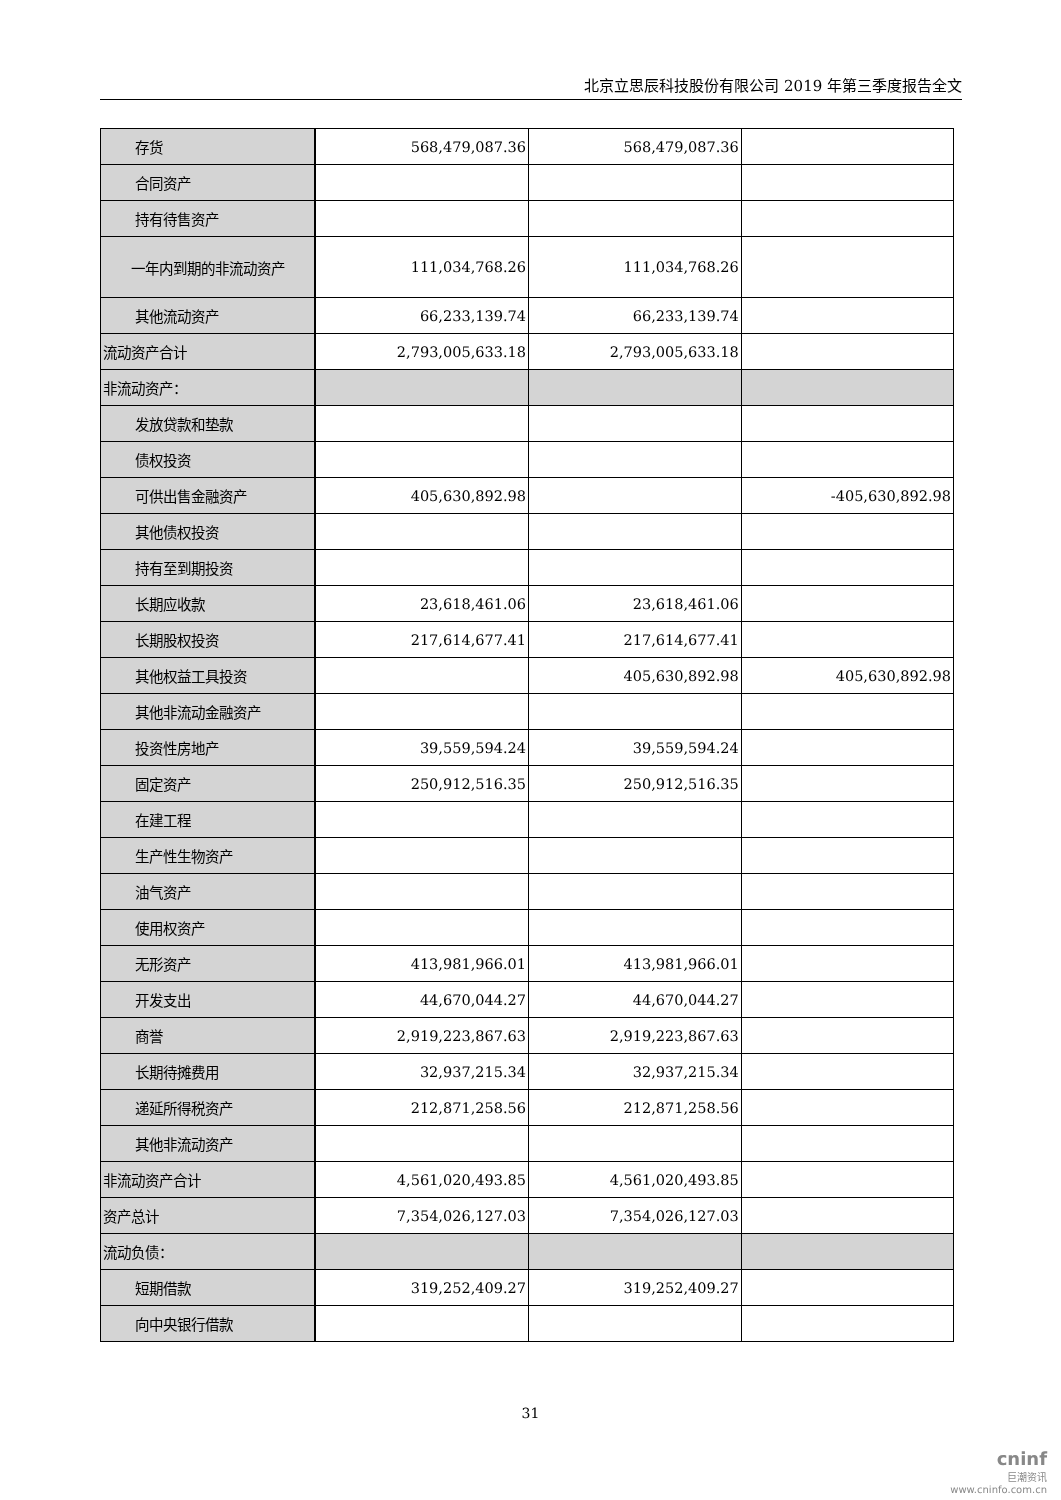北京立思辰科技股份有限公司 2019 年第三季度报告全文
| 存货 | 568,479,087.36 | 568,479,087.36 | |
| 合同资产 | | | |
| 持有待售资产 | | | |
| 一年内到期的非流动资产 | 111,034,768.26 | 111,034,768.26 | |
| 其他流动资产 | 66,233,139.74 | 66,233,139.74 | |
| 流动资产合计 | 2,793,005,633.18 | 2,793,005,633.18 | |
| 非流动资产： | | | |
| 发放贷款和垫款 | | | |
| 债权投资 | | | |
| 可供出售金融资产 | 405,630,892.98 | | -405,630,892.98 |
| 其他债权投资 | | | |
| 持有至到期投资 | | | |
| 长期应收款 | 23,618,461.06 | 23,618,461.06 | |
| 长期股权投资 | 217,614,677.41 | 217,614,677.41 | |
| 其他权益工具投资 | | 405,630,892.98 | 405,630,892.98 |
| 其他非流动金融资产 | | | |
| 投资性房地产 | 39,559,594.24 | 39,559,594.24 | |
| 固定资产 | 250,912,516.35 | 250,912,516.35 | |
| 在建工程 | | | |
| 生产性生物资产 | | | |
| 油气资产 | | | |
| 使用权资产 | | | |
| 无形资产 | 413,981,966.01 | 413,981,966.01 | |
| 开发支出 | 44,670,044.27 | 44,670,044.27 | |
| 商誉 | 2,919,223,867.63 | 2,919,223,867.63 | |
| 长期待摊费用 | 32,937,215.34 | 32,937,215.34 | |
| 递延所得税资产 | 212,871,258.56 | 212,871,258.56 | |
| 其他非流动资产 | | | |
| 非流动资产合计 | 4,561,020,493.85 | 4,561,020,493.85 | |
| 资产总计 | 7,354,026,127.03 | 7,354,026,127.03 | |
| 流动负债： | | | |
| 短期借款 | 319,252,409.27 | 319,252,409.27 | |
| 向中央银行借款 | | | |
31
cninf
巨潮资讯
www.cninfo.com.cn